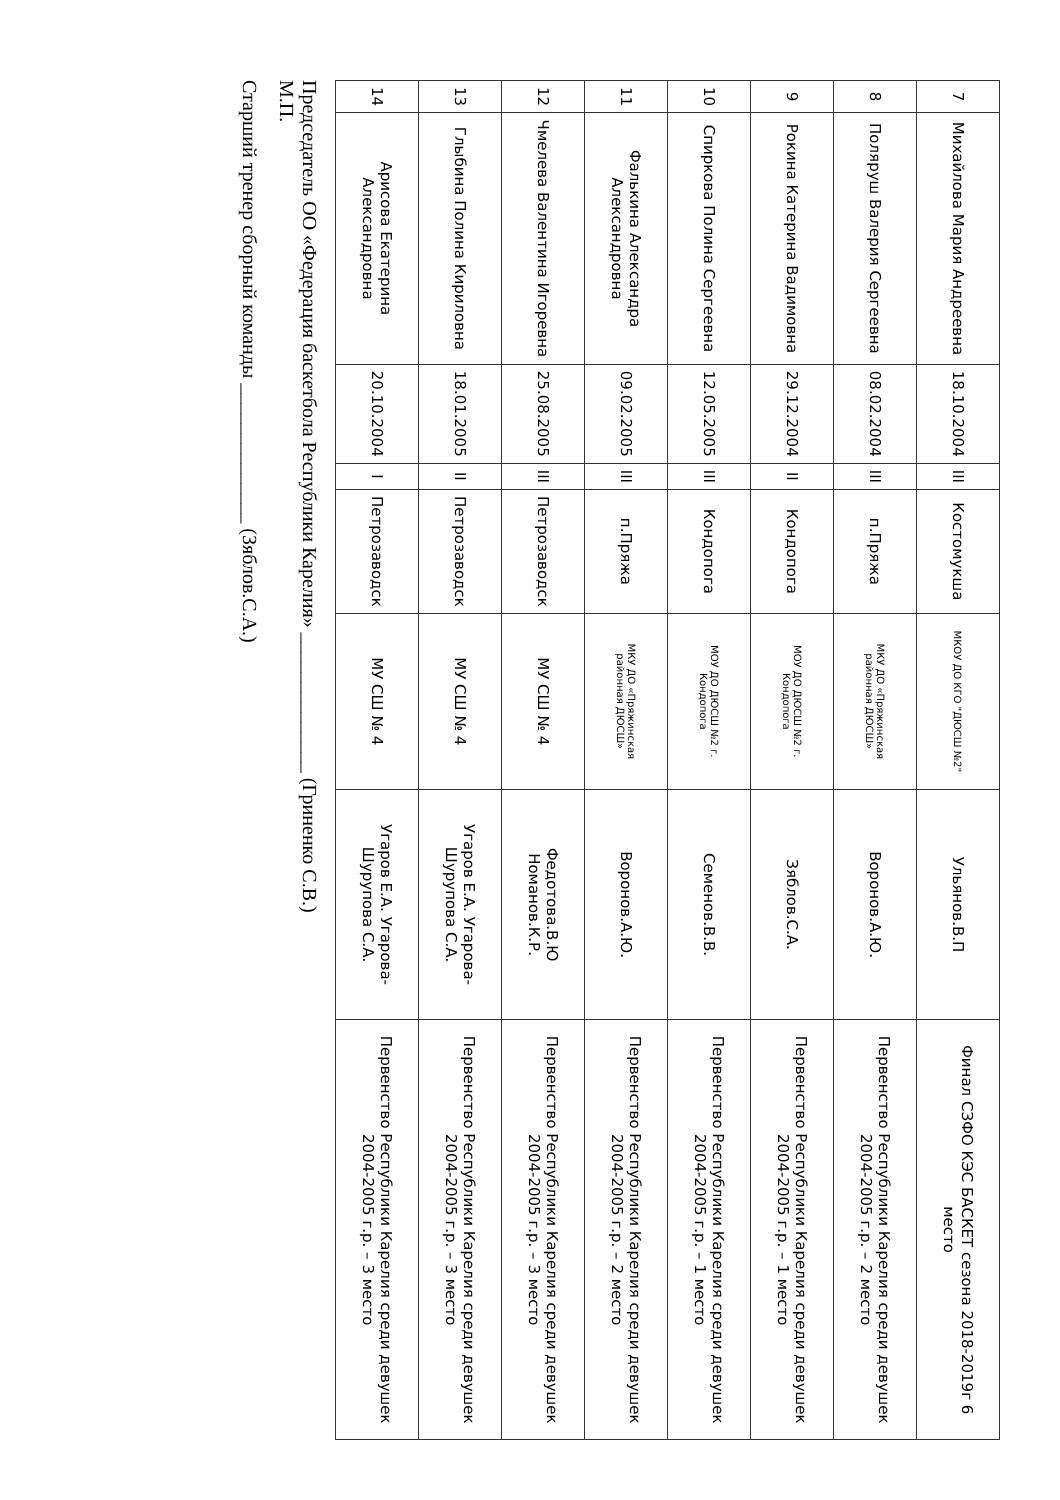| 7 | Михайлова Мария Андреевна | 18.10.2004 | III | Костомукша | МКОУ ДО КГО "ДЮСШ №2" | Ульянов.В.П | Финал СЗФО КЭС БАСКЕТ сезона 2018-2019г 6 место |
| 8 | Поляруш Валерия Сергеевна | 08.02.2004 | III | п.Пряжа | МКУ ДО «Пряжинская районная ДЮСШ» | Воронов.А.Ю. | Первенство Республики Карелия среди девушек 2004-2005 г.р. – 2 место |
| 9 | Рокина Катерина Вадимовна | 29.12.2004 | II | Кондопога | МОУ ДО ДЮСШ №2 г. Кондопога | Зяблов.С.А. | Первенство Республики Карелия среди девушек 2004-2005 г.р. – 1 место |
| 10 | Спиркова Полина Сергеевна | 12.05.2005 | III | Кондопога | МОУ ДО ДЮСШ №2 г. Кондопога | Семенов.В.В. | Первенство Республики Карелия среди девушек 2004-2005 г.р. – 1 место |
| 11 | Фалькина Александра Александровна | 09.02.2005 | III | п.Пряжа | МКУ ДО «Пряжинская районная ДЮСШ» | Воронов.А.Ю. | Первенство Республики Карелия среди девушек 2004-2005 г.р. – 2 место |
| 12 | Чмелева Валентина Игоревна | 25.08.2005 | III | Петрозаводск | МУ СШ № 4 | Федотова.В.Ю Номанов.К.Р. | Первенство Республики Карелия среди девушек 2004-2005 г.р. – 3 место |
| 13 | Глыбина Полина Кириловна | 18.01.2005 | II | Петрозаводск | МУ СШ № 4 | Угаров Е.А. Угарова-Шурупова С.А. | Первенство Республики Карелия среди девушек 2004-2005 г.р. – 3 место |
| 14 | Арисова Екатерина Александровна | 20.10.2004 | I | Петрозаводск | МУ СШ № 4 | Угаров Е.А. Угарова-Шурупова С.А. | Первенство Республики Карелия среди девушек 2004-2005 г.р. – 3 место |
Председатель ОО «Федерация баскетбола Республики Карелия» ______________ (Гриненко С.В.)
М.П.
Старший тренер сборный команды ______________ (Зяблов.С.А.)